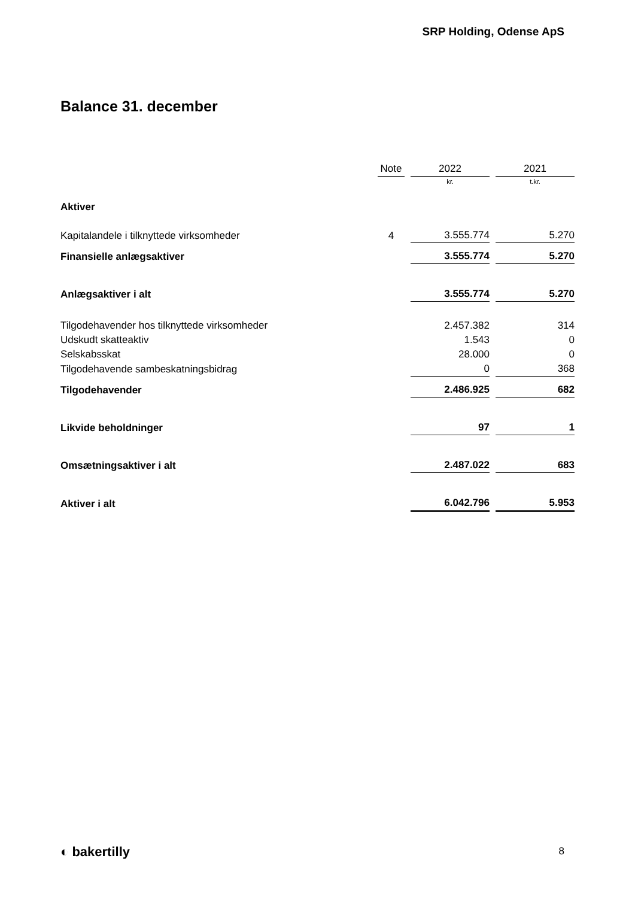SRP Holding, Odense ApS
Balance 31. december
| | Note | 2022 | 2021 |
| --- | --- | --- | --- |
| | | kr. | t.kr. |
| Aktiver | | | |
| Kapitalandele i tilknyttede virksomheder | 4 | 3.555.774 | 5.270 |
| Finansielle anlægsaktiver | | 3.555.774 | 5.270 |
| Anlægsaktiver i alt | | 3.555.774 | 5.270 |
| Tilgodehavender hos tilknyttede virksomheder | | 2.457.382 | 314 |
| Udskudt skatteaktiv | | 1.543 | 0 |
| Selskabsskat | | 28.000 | 0 |
| Tilgodehavende sambeskatningsbidrag | | 0 | 368 |
| Tilgodehavender | | 2.486.925 | 682 |
| Likvide beholdninger | | 97 | 1 |
| Omsætningsaktiver i alt | | 2.487.022 | 683 |
| Aktiver i alt | | 6.042.796 | 5.953 |
◐ bakertilly 8